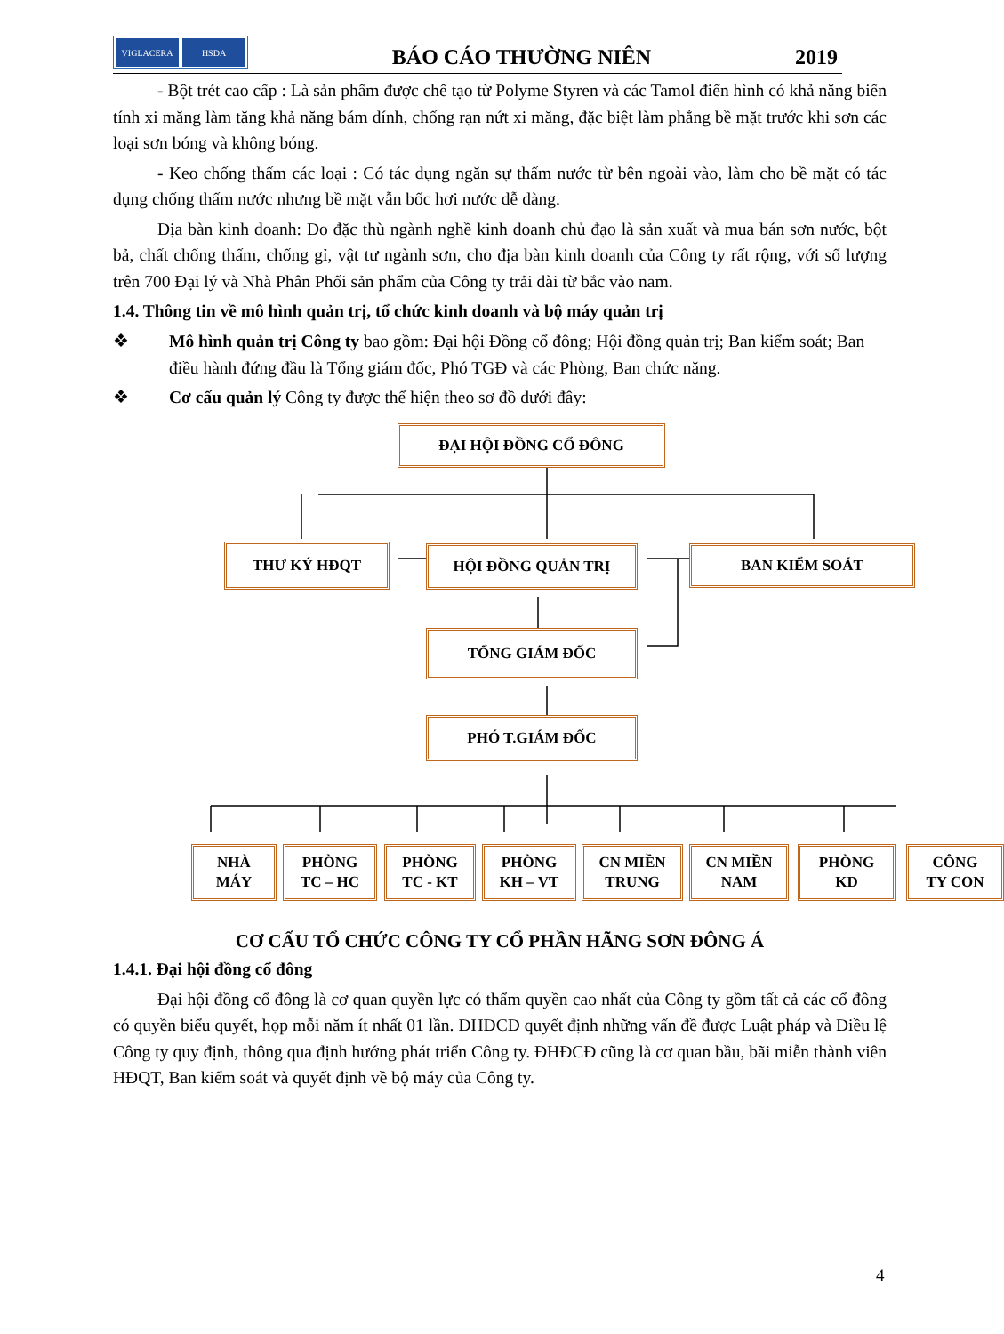VIGLACERA HSDA
BÁO CÁO THƯỜNG NIÊN
2019
- Bột trét cao cấp : Là sản phẩm được chế tạo từ Polyme Styren và các Tamol điển hình có khả năng biến tính xi măng làm tăng khả năng bám dính, chống rạn nứt xi măng, đặc biệt làm phẳng bề mặt trước khi sơn các loại sơn bóng và không bóng.
- Keo chống thấm các loại : Có tác dụng ngăn sự thấm nước từ bên ngoài vào, làm cho bề mặt có tác dụng chống thấm nước nhưng bề mặt vẫn bốc hơi nước dễ dàng.
Địa bàn kinh doanh: Do đặc thù ngành nghề kinh doanh chủ đạo là sản xuất và mua bán sơn nước, bột bả, chất chống thấm, chống gỉ, vật tư ngành sơn, cho địa bàn kinh doanh của Công ty rất rộng, với số lượng trên 700 Đại lý và Nhà Phân Phối sản phẩm của Công ty trải dài từ bắc vào nam.
1.4. Thông tin về mô hình quản trị, tổ chức kinh doanh và bộ máy quản trị
❖ Mô hình quản trị Công ty bao gồm: Đại hội Đồng cổ đông; Hội đồng quản trị; Ban kiểm soát; Ban điều hành đứng đầu là Tổng giám đốc, Phó TGĐ và các Phòng, Ban chức năng.
❖ Cơ cấu quản lý Công ty được thể hiện theo sơ đồ dưới đây:
ĐẠI HỘI ĐỒNG CỔ ĐÔNG
THƯ KÝ HĐQT HỘI ĐỒNG QUẢN TRỊ BAN KIỂM SOÁT
TỔNG GIÁM ĐỐC
PHÓ T.GIÁM ĐỐC
NHÀ
MÁY
PHÒNG
TC – HC
PHÒNG
TC - KT
PHÒNG
KH – VT
CN MIỀN
TRUNG
CN MIỀN
NAM
PHÒNG
KD
CÔNG
TY CON
CƠ CẤU TỔ CHỨC CÔNG TY CỔ PHẦN HÃNG SƠN ĐÔNG Á
1.4.1. Đại hội đồng cổ đông
Đại hội đồng cổ đông là cơ quan quyền lực có thẩm quyền cao nhất của Công ty gồm tất cả các cổ đông có quyền biểu quyết, họp mỗi năm ít nhất 01 lần. ĐHĐCĐ quyết định những vấn đề được Luật pháp và Điều lệ Công ty quy định, thông qua định hướng phát triển Công ty. ĐHĐCĐ cũng là cơ quan bầu, bãi miễn thành viên HĐQT, Ban kiểm soát và quyết định về bộ máy của Công ty.
4